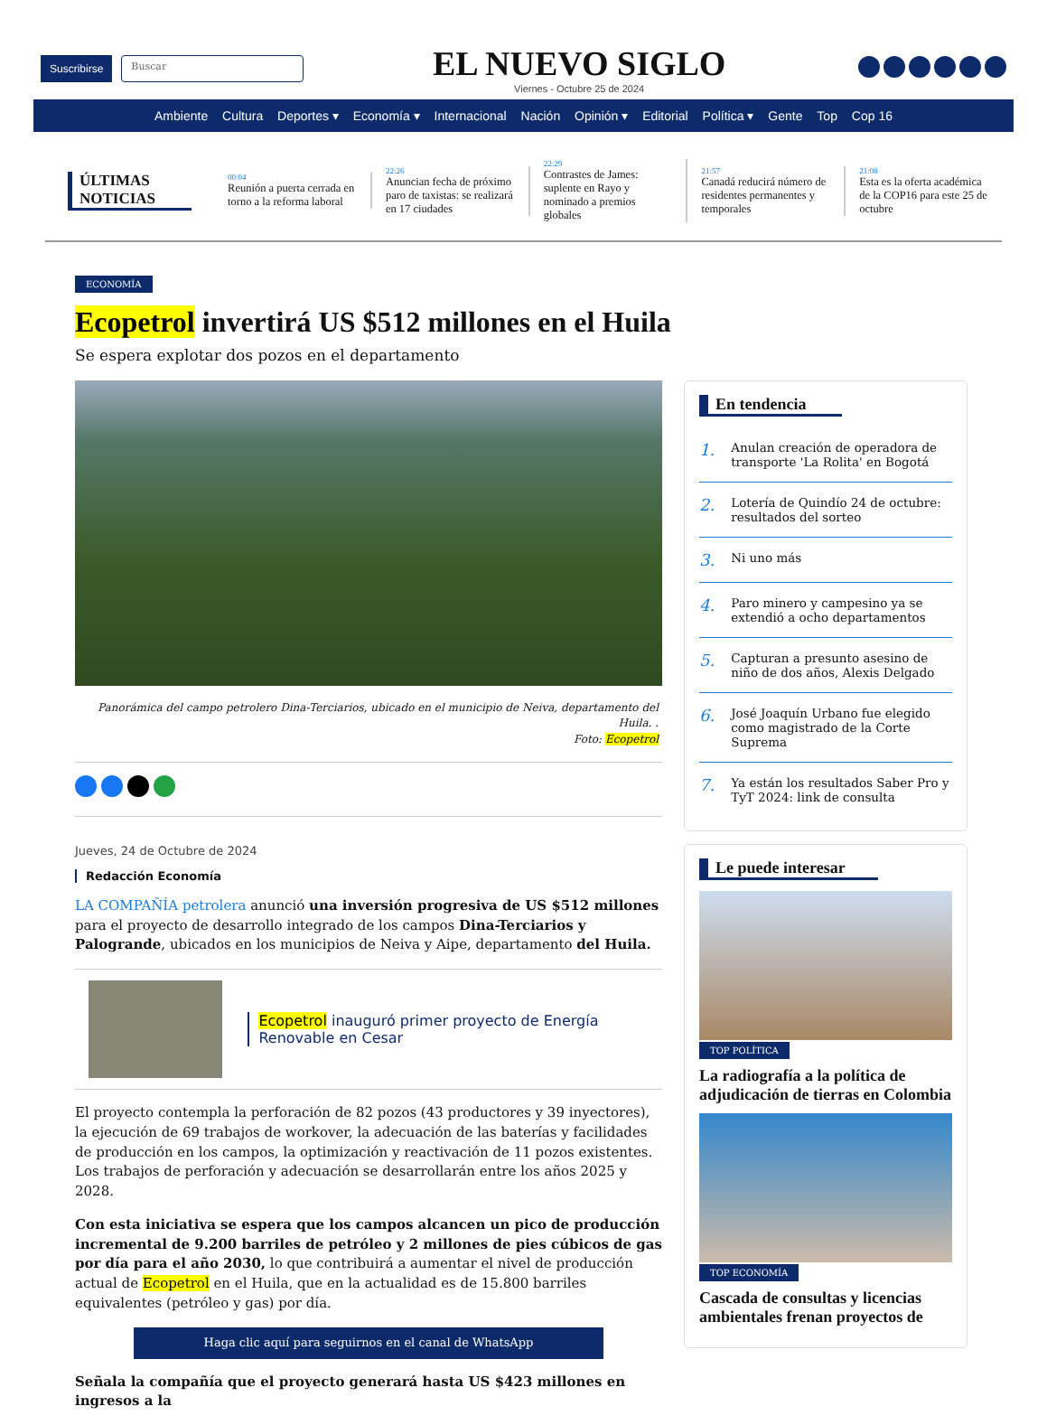Suscribirse Buscar
EL NUEVO SIGLO
Viernes - Octubre 25 de 2024
Ambiente Cultura Deportes ▾ Economía ▾ Internacional Nación Opinión ▾ Editorial Política ▾ Gente Top Cop 16
ÚLTIMAS
NOTICIAS
00:04
Reunión a puerta cerrada en torno a la reforma laboral
22:26
Anuncian fecha de próximo paro de taxistas: se realizará en 17 ciudades
22:29
Contrastes de James: suplente en Rayo y nominado a premios globales
21:57
Canadá reducirá número de residentes permanentes y temporales
21:08
Esta es la oferta académica de la COP16 para este 25 de octubre
ECONOMÍA
Ecopetrol invertirá US $512 millones en el Huila
Se espera explotar dos pozos en el departamento
Panorámica del campo petrolero Dina-Terciarios, ubicado en el municipio de Neiva, departamento del Huila. .
Foto: Ecopetrol
Jueves, 24 de Octubre de 2024
Redacción Economía
LA COMPAÑÍA petrolera anunció una inversión progresiva de US $512 millones para el proyecto de desarrollo integrado de los campos Dina-Terciarios y Palogrande, ubicados en los municipios de Neiva y Aipe, departamento del Huila.
Ecopetrol inauguró primer proyecto de Energía Renovable en Cesar
El proyecto contempla la perforación de 82 pozos (43 productores y 39 inyectores), la ejecución de 69 trabajos de workover, la adecuación de las baterías y facilidades de producción en los campos, la optimización y reactivación de 11 pozos existentes. Los trabajos de perforación y adecuación se desarrollarán entre los años 2025 y 2028.
Con esta iniciativa se espera que los campos alcancen un pico de producción incremental de 9.200 barriles de petróleo y 2 millones de pies cúbicos de gas por día para el año 2030, lo que contribuirá a aumentar el nivel de producción actual de Ecopetrol en el Huila, que en la actualidad es de 15.800 barriles equivalentes (petróleo y gas) por día.
Haga clic aquí para seguirnos en el canal de WhatsApp
Señala la compañía que el proyecto generará hasta US $423 millones en ingresos a la
En tendencia
1. Anulan creación de operadora de transporte 'La Rolita' en Bogotá
2. Lotería de Quindío 24 de octubre: resultados del sorteo
3. Ni uno más
4. Paro minero y campesino ya se extendió a ocho departamentos
5. Capturan a presunto asesino de niño de dos años, Alexis Delgado
6. José Joaquín Urbano fue elegido como magistrado de la Corte Suprema
7. Ya están los resultados Saber Pro y TyT 2024: link de consulta
Le puede interesar
TOP POLÍTICA
La radiografía a la política de adjudicación de tierras en Colombia
TOP ECONOMÍA
Cascada de consultas y licencias ambientales frenan proyectos de